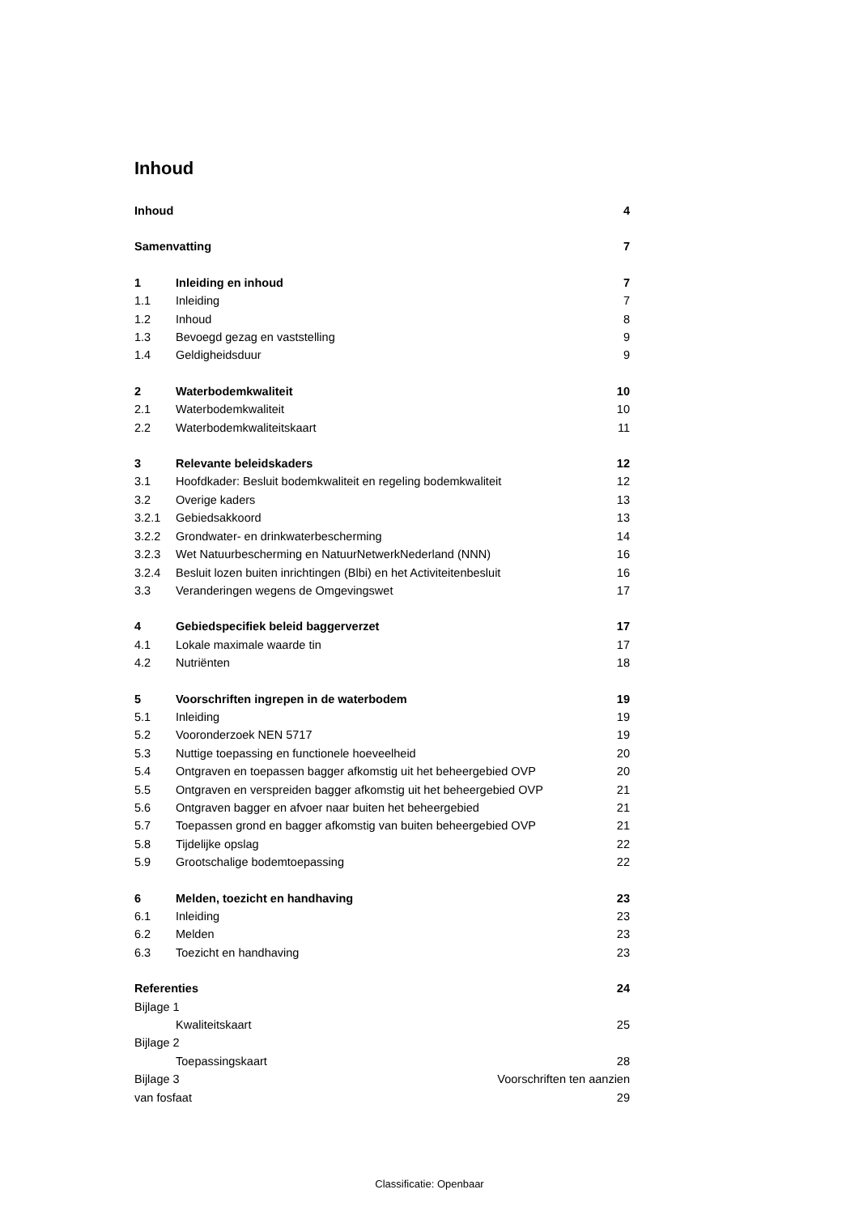Inhoud
Inhoud 4
Samenvatting 7
1 Inleiding en inhoud 7
1.1 Inleiding 7
1.2 Inhoud 8
1.3 Bevoegd gezag en vaststelling 9
1.4 Geldigheidsduur 9
2 Waterbodemkwaliteit 10
2.1 Waterbodemkwaliteit 10
2.2 Waterbodemkwaliteitskaart 11
3 Relevante beleidskaders 12
3.1 Hoofdkader: Besluit bodemkwaliteit en regeling bodemkwaliteit 12
3.2 Overige kaders 13
3.2.1 Gebiedsakkoord 13
3.2.2 Grondwater- en drinkwaterbescherming 14
3.2.3 Wet Natuurbescherming en NatuurNetwerkNederland (NNN) 16
3.2.4 Besluit lozen buiten inrichtingen (Blbi) en het Activiteitenbesluit 16
3.3 Veranderingen wegens de Omgevingswet 17
4 Gebiedspecifiek beleid baggerverzet 17
4.1 Lokale maximale waarde tin 17
4.2 Nutriënten 18
5 Voorschriften ingrepen in de waterbodem 19
5.1 Inleiding 19
5.2 Vooronderzoek NEN 5717 19
5.3 Nuttige toepassing en functionele hoeveelheid 20
5.4 Ontgraven en toepassen bagger afkomstig uit het beheergebied OVP 20
5.5 Ontgraven en verspreiden bagger afkomstig uit het beheergebied OVP 21
5.6 Ontgraven bagger en afvoer naar buiten het beheergebied 21
5.7 Toepassen grond en bagger afkomstig van buiten beheergebied OVP 21
5.8 Tijdelijke opslag 22
5.9 Grootschalige bodemtoepassing 22
6 Melden, toezicht en handhaving 23
6.1 Inleiding 23
6.2 Melden 23
6.3 Toezicht en handhaving 23
Referenties 24
Bijlage 1
Kwaliteitskaart 25
Bijlage 2
Toepassingskaart 28
Bijlage 3 Voorschriften ten aanzien
van fosfaat 29
Classificatie: Openbaar